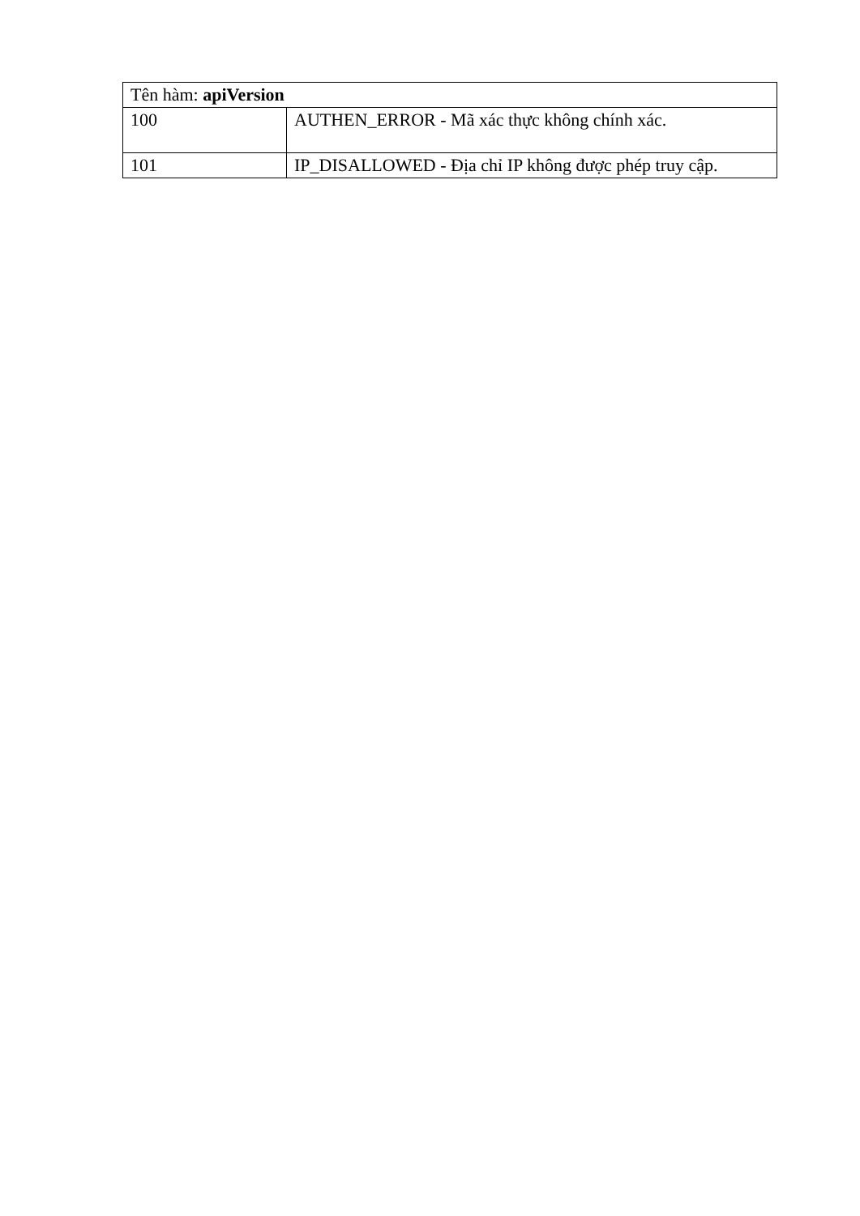| Tên hàm: apiVersion | |
| --- | --- |
| 100 | AUTHEN_ERROR - Mã xác thực không chính xác. |
| 101 | IP_DISALLOWED - Địa chỉ IP không được phép truy cập. |